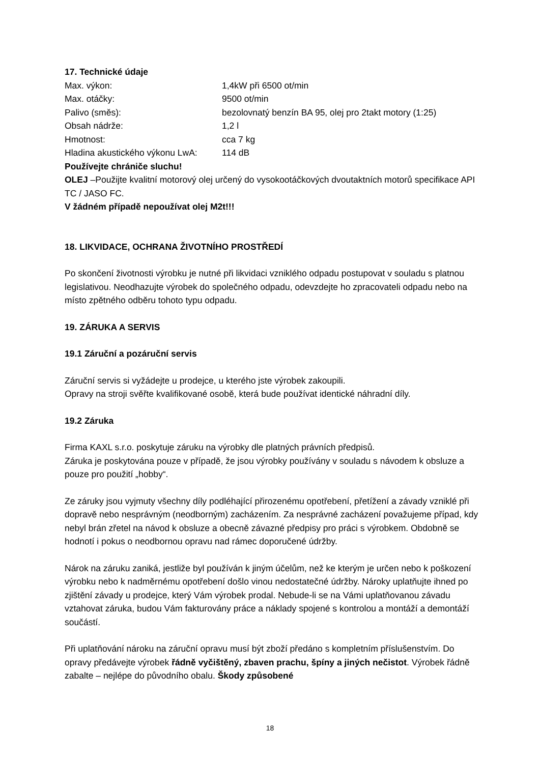17. Technické údaje
| Max. výkon: | 1,4kW při 6500 ot/min |
| Max. otáčky: | 9500 ot/min |
| Palivo (směs): | bezolovnatý benzín BA 95, olej pro 2takt motory (1:25) |
| Obsah nádrže: | 1,2 l |
| Hmotnost: | cca 7 kg |
| Hladina akustického výkonu LwA: | 114 dB |
Používejte chrániče sluchu!
OLEJ –Použijte kvalitní motorový olej určený do vysokootáčkových dvoutaktních motorů specifikace API TC / JASO FC.
V žádném případě nepoužívat olej M2t!!!
18. LIKVIDACE, OCHRANA ŽIVOTNÍHO PROSTŘEDÍ
Po skončení životnosti výrobku je nutné při likvidaci vzniklého odpadu postupovat v souladu s platnou legislativou. Neodhazujte výrobek do společného odpadu, odevzdejte ho zpracovateli odpadu nebo na místo zpětného odběru tohoto typu odpadu.
19. ZÁRUKA A SERVIS
19.1 Záruční a pozáruční servis
Záruční servis si vyžádejte u prodejce, u kterého jste výrobek zakoupili.
Opravy na stroji svěřte kvalifikované osobě, která bude používat identické náhradní díly.
19.2 Záruka
Firma KAXL s.r.o. poskytuje záruku na výrobky dle platných právních předpisů.
Záruka je poskytována pouze v případě, že jsou výrobky používány v souladu s návodem k obsluze a pouze pro použití „hobby“.
Ze záruky jsou vyjmuty všechny díly podléhající přirozenému opotřebení, přetížení a závady vzniklé při dopravě nebo nesprávným (neodborným) zacházením. Za nesprávné zacházení považujeme případ, kdy nebyl brán zřetel na návod k obsluze a obecně závazné předpisy pro práci s výrobkem. Obdobně se hodnotí i pokus o neodbornou opravu nad rámec doporučené údržby.
Nárok na záruku zaniká, jestliže byl používán k jiným účelům, než ke kterým je určen nebo k poškození výrobku nebo k nadměrnému opotřebení došlo vinou nedostatečné údržby. Nároky uplatňujte ihned po zjištění závady u prodejce, který Vám výrobek prodal. Nebude-li se na Vámi uplatňovanou závadu vztahovat záruka, budou Vám fakturovány práce a náklady spojené s kontrolou a montáží a demontáží součástí.
Při uplatňování nároku na záruční opravu musí být zboží předáno s kompletním příslušenstvím. Do opravy předávejte výrobek řádně vyčištěný, zbaven prachu, špíny a jiných nečistot. Výrobek řádně zabalte – nejlépe do původního obalu. Škody způsobené
18